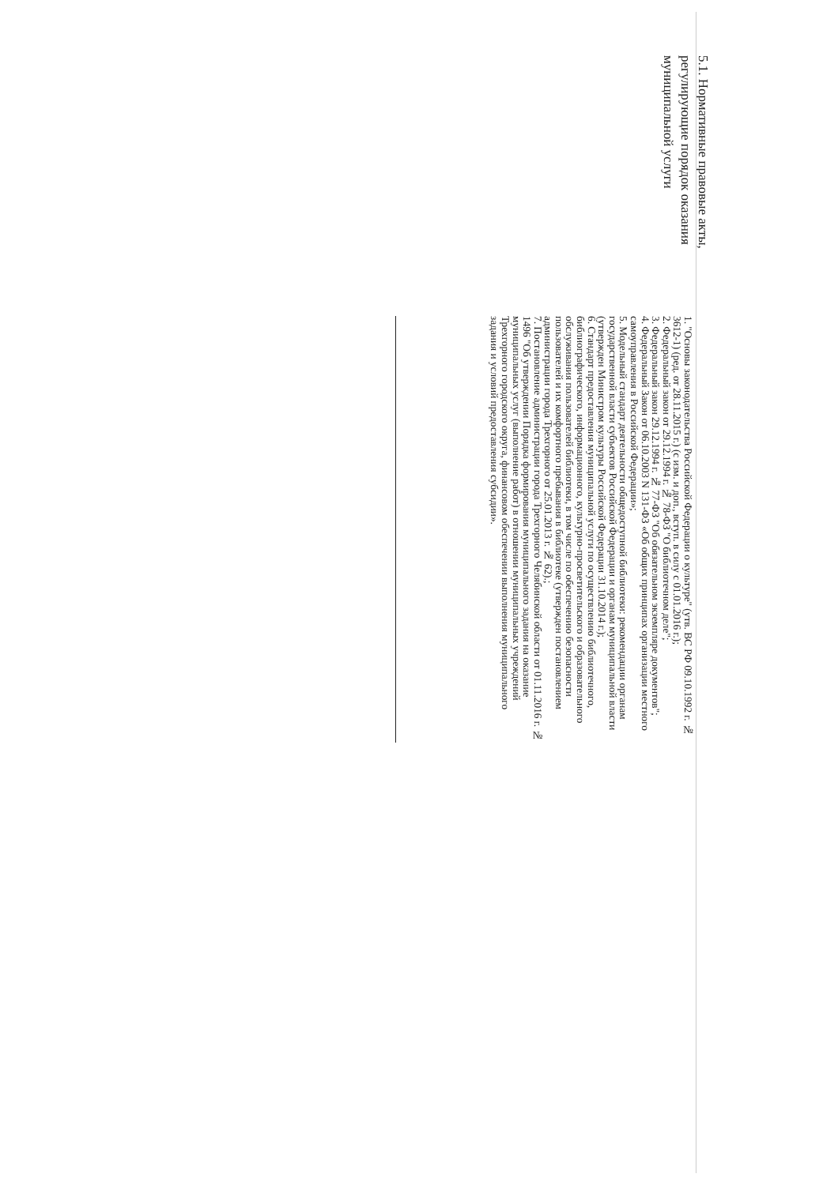5.1. Нормативные правовые акты, регулирующие порядок оказания муниципальной услуги
1. "Основы законодательства Российской Федерации о культуре" (утв. ВС РФ 09.10.1992 г. № 3612-1) (ред. от 28.11.2015 г.) (с изм. и доп., вступ. в силу с 01.01.2016 г.);
2. Федеральный закон от 29.12.1994 г. № 78-ФЗ "О библиотечном деле";
3. Федеральный закон 29.12.1994 г. № 77-ФЗ "Об обязательном экземпляре документов";
4. Федеральный Закон от 06.10.2003 N 131-ФЗ «Об общих принципах организации местного самоуправления в Российской Федерации»;
5. Модельный стандарт деятельности общедоступной библиотеки: рекомендации органам государственной власти субъектов Российской Федерации и органам муниципальной власти (утвержден Министром культуры Российской Федерации 31.10.2014 г.);
6. Стандарт предоставления муниципальной услуги по осуществлению библиотечного, библиографического, информационного, культурно-просветительского и образовательного обслуживания пользователей библиотеки, в том числе по обеспечению безопасности пользователей и их комфортного пребывания в библиотеке (утвержден постановлением администрации города Трехгорного от 25.01.2013 г. № 62).;
7. Постановление администрации города Трехгорного Челябинской области от 01.11.2016 г. № 1496 "Об утверждении Порядка формирования муниципального задания на оказание муниципальных услуг (выполнение работ) в отношении муниципальных учреждений Трехгорного городского округа, финансовом обеспечении выполнения муниципального задания и условий предоставления субсидии».